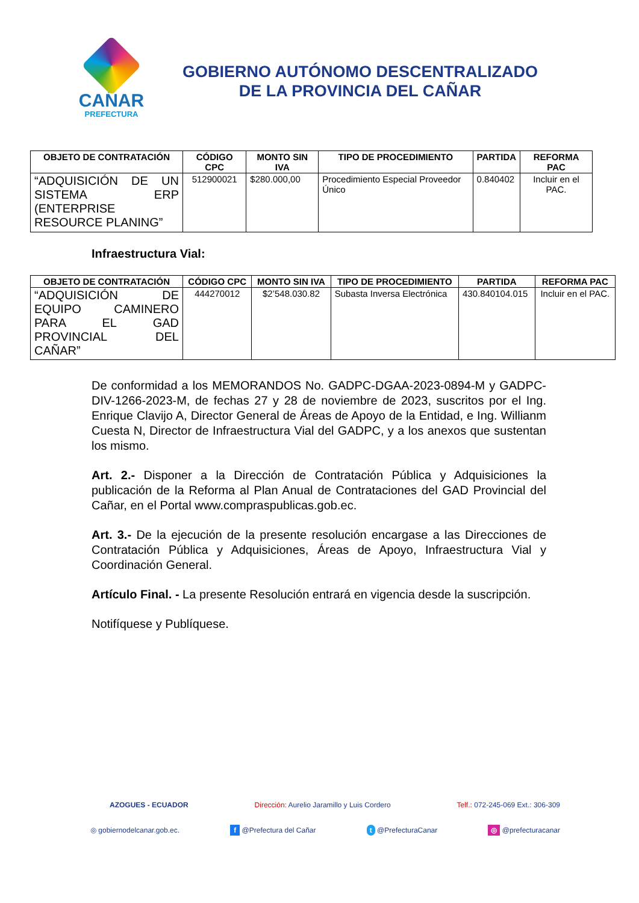CAÑAR
PREFECTURA
GOBIERNO AUTÓNOMO DESCENTRALIZADO
DE LA PROVINCIA DEL CAÑAR
| OBJETO DE CONTRATACIÓN | CÓDIGO CPC | MONTO SIN IVA | TIPO DE PROCEDIMIENTO | PARTIDA | REFORMA PAC |
| --- | --- | --- | --- | --- | --- |
| “ADQUISICIÓN DE UN SISTEMA ERP (ENTERPRISE RESOURCE PLANING” | 512900021 | $280.000,00 | Procedimiento Especial Proveedor Único | 0.840402 | Incluir en el PAC. |
Infraestructura Vial:
| OBJETO DE CONTRATACIÓN | CÓDIGO CPC | MONTO SIN IVA | TIPO DE PROCEDIMIENTO | PARTIDA | REFORMA PAC |
| --- | --- | --- | --- | --- | --- |
| “ADQUISICIÓN DE EQUIPO CAMINERO PARA EL GAD PROVINCIAL DEL CAÑAR” | 444270012 | $2’548.030.82 | Subasta Inversa Electrónica | 430.840104.015 | Incluir en el PAC. |
De conformidad a los MEMORANDOS No. GADPC-DGAA-2023-0894-M y GADPC-DIV-1266-2023-M, de fechas 27 y 28 de noviembre de 2023, suscritos por el Ing. Enrique Clavijo A, Director General de Áreas de Apoyo de la Entidad, e Ing. Willianm Cuesta N, Director de Infraestructura Vial del GADPC, y a los anexos que sustentan los mismo.
Art. 2.- Disponer a la Dirección de Contratación Pública y Adquisiciones la publicación de la Reforma al Plan Anual de Contrataciones del GAD Provincial del Cañar, en el Portal www.compraspublicas.gob.ec.
Art. 3.- De la ejecución de la presente resolución encargase a las Direcciones de Contratación Pública y Adquisiciones, Áreas de Apoyo, Infraestructura Vial y Coordinación General.
Artículo Final. - La presente Resolución entrará en vigencia desde la suscripción.
Notifíquese y Publíquese.
AZOGUES - ECUADOR Dirección: Aurelio Jaramillo y Luis Cordero Telf.: 072-245-069 Ext.: 306-309
◎ gobiernodelcanar.gob.ec. f @Prefectura del Cañar t @PrefecturaCanar ◎ @prefecturacanar